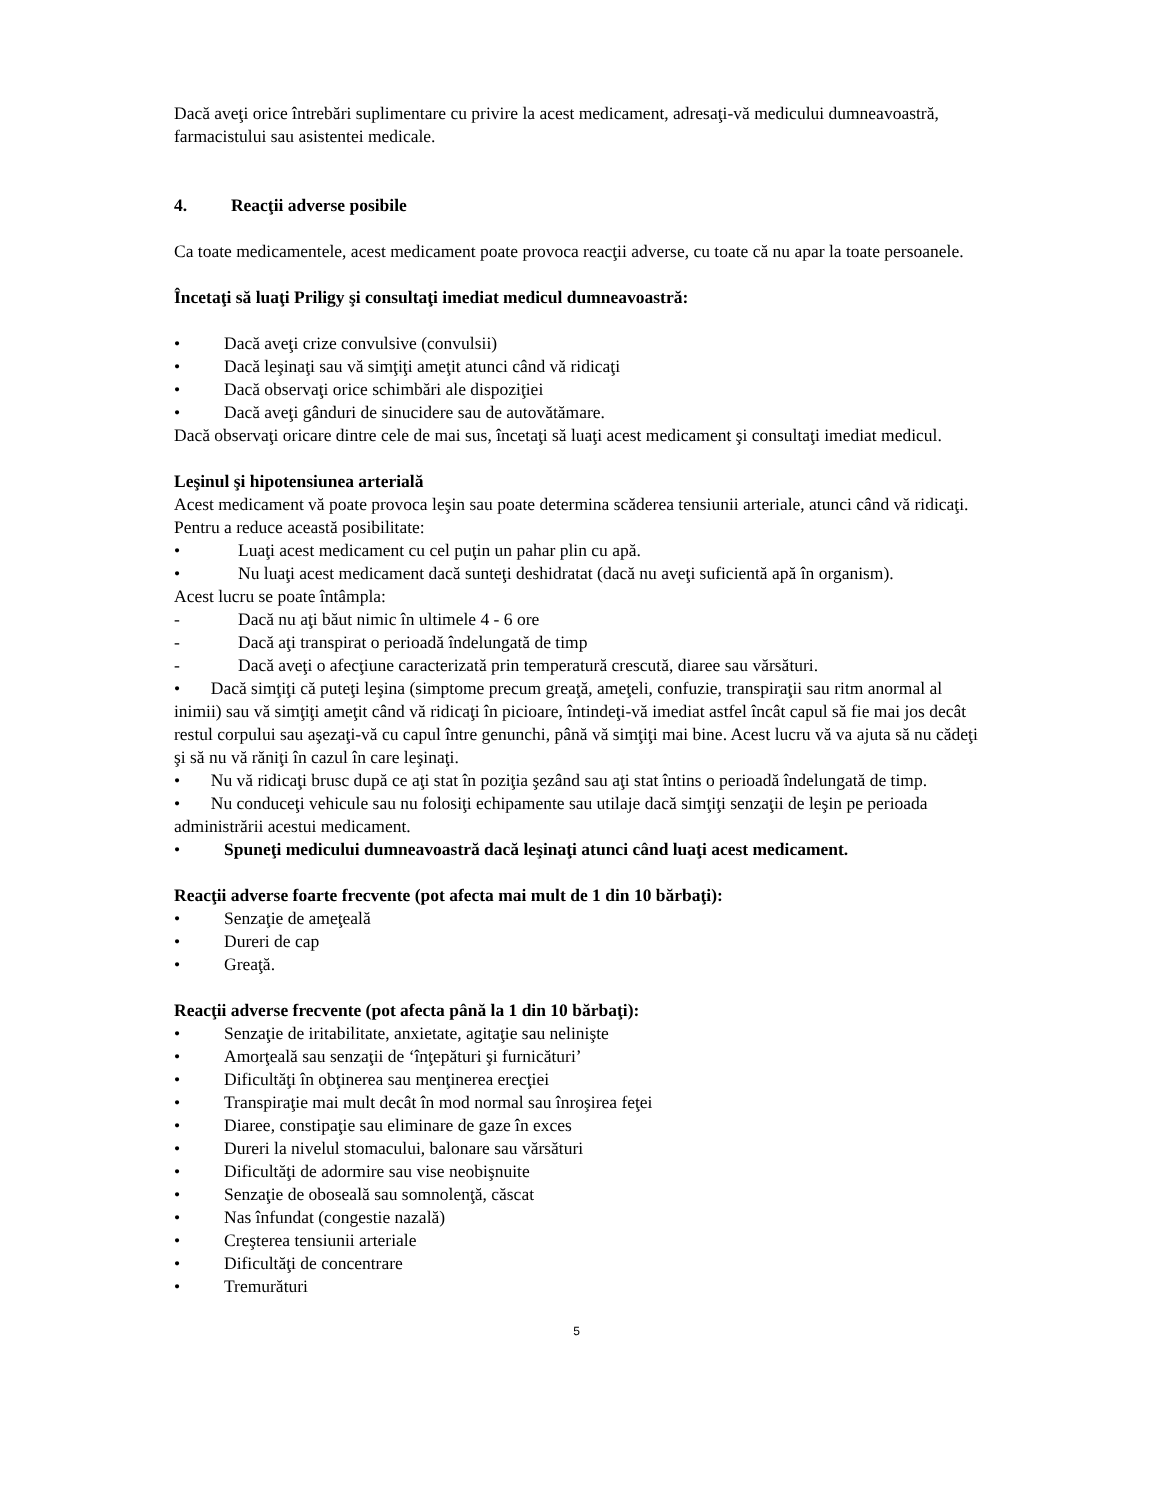Dacă aveţi orice întrebări suplimentare cu privire la acest medicament, adresaţi-vă medicului dumneavoastră, farmacistului sau asistentei medicale.
4. Reacţii adverse posibile
Ca toate medicamentele, acest medicament poate provoca reacţii adverse, cu toate că nu apar la toate persoanele.
Încetaţi să luaţi Priligy şi consultaţi imediat medicul dumneavoastră:
• Dacă aveţi crize convulsive (convulsii)
• Dacă leşinaţi sau vă simţiţi ameţit atunci când vă ridicaţi
• Dacă observaţi orice schimbări ale dispoziţiei
• Dacă aveţi gânduri de sinucidere sau de autovătămare.
Dacă observaţi oricare dintre cele de mai sus, încetaţi să luaţi acest medicament şi consultaţi imediat medicul.
Leşinul şi hipotensiunea arterială
Acest medicament vă poate provoca leşin sau poate determina scăderea tensiunii arteriale, atunci când vă ridicaţi. Pentru a reduce această posibilitate:
• Luaţi acest medicament cu cel puţin un pahar plin cu apă.
• Nu luaţi acest medicament dacă sunteţi deshidratat (dacă nu aveţi suficientă apă în organism).
Acest lucru se poate întâmpla:
- Dacă nu aţi băut nimic în ultimele 4 - 6 ore
- Dacă aţi transpirat o perioadă îndelungată de timp
- Dacă aveţi o afecţiune caracterizată prin temperatură crescută, diaree sau vărsături.
• Dacă simţiţi că puteţi leşina (simptome precum greaţă, ameţeli, confuzie, transpiraţii sau ritm anormal al inimii) sau vă simţiţi ameţit când vă ridicaţi în picioare, întindeţi-vă imediat astfel încât capul să fie mai jos decât restul corpului sau aşezaţi-vă cu capul între genunchi, până vă simţiţi mai bine. Acest lucru vă va ajuta să nu cădeţi şi să nu vă răniţi în cazul în care leşinaţi.
• Nu vă ridicaţi brusc după ce aţi stat în poziţia şezând sau aţi stat întins o perioadă îndelungată de timp.
• Nu conduceţi vehicule sau nu folosiţi echipamente sau utilaje dacă simţiţi senzaţii de leşin pe perioada administrării acestui medicament.
• Spuneţi medicului dumneavoastră dacă leşinaţi atunci când luaţi acest medicament.
Reacţii adverse foarte frecvente (pot afecta mai mult de 1 din 10 bărbaţi):
• Senzaţie de ameţeală
• Dureri de cap
• Greaţă.
Reacţii adverse frecvente (pot afecta până la 1 din 10 bărbaţi):
• Senzaţie de iritabilitate, anxietate, agitaţie sau nelinişte
• Amorţeală sau senzaţii de ‘înţepături şi furnicături’
• Dificultăţi în obţinerea sau menţinerea erecţiei
• Transpiraţie mai mult decât în mod normal sau înroşirea feţei
• Diaree, constipaţie sau eliminare de gaze în exces
• Dureri la nivelul stomacului, balonare sau vărsături
• Dificultăţi de adormire sau vise neobişnuite
• Senzaţie de oboseală sau somnolenţă, căscat
• Nas înfundat (congestie nazală)
• Creşterea tensiunii arteriale
• Dificultăţi de concentrare
• Tremurături
5